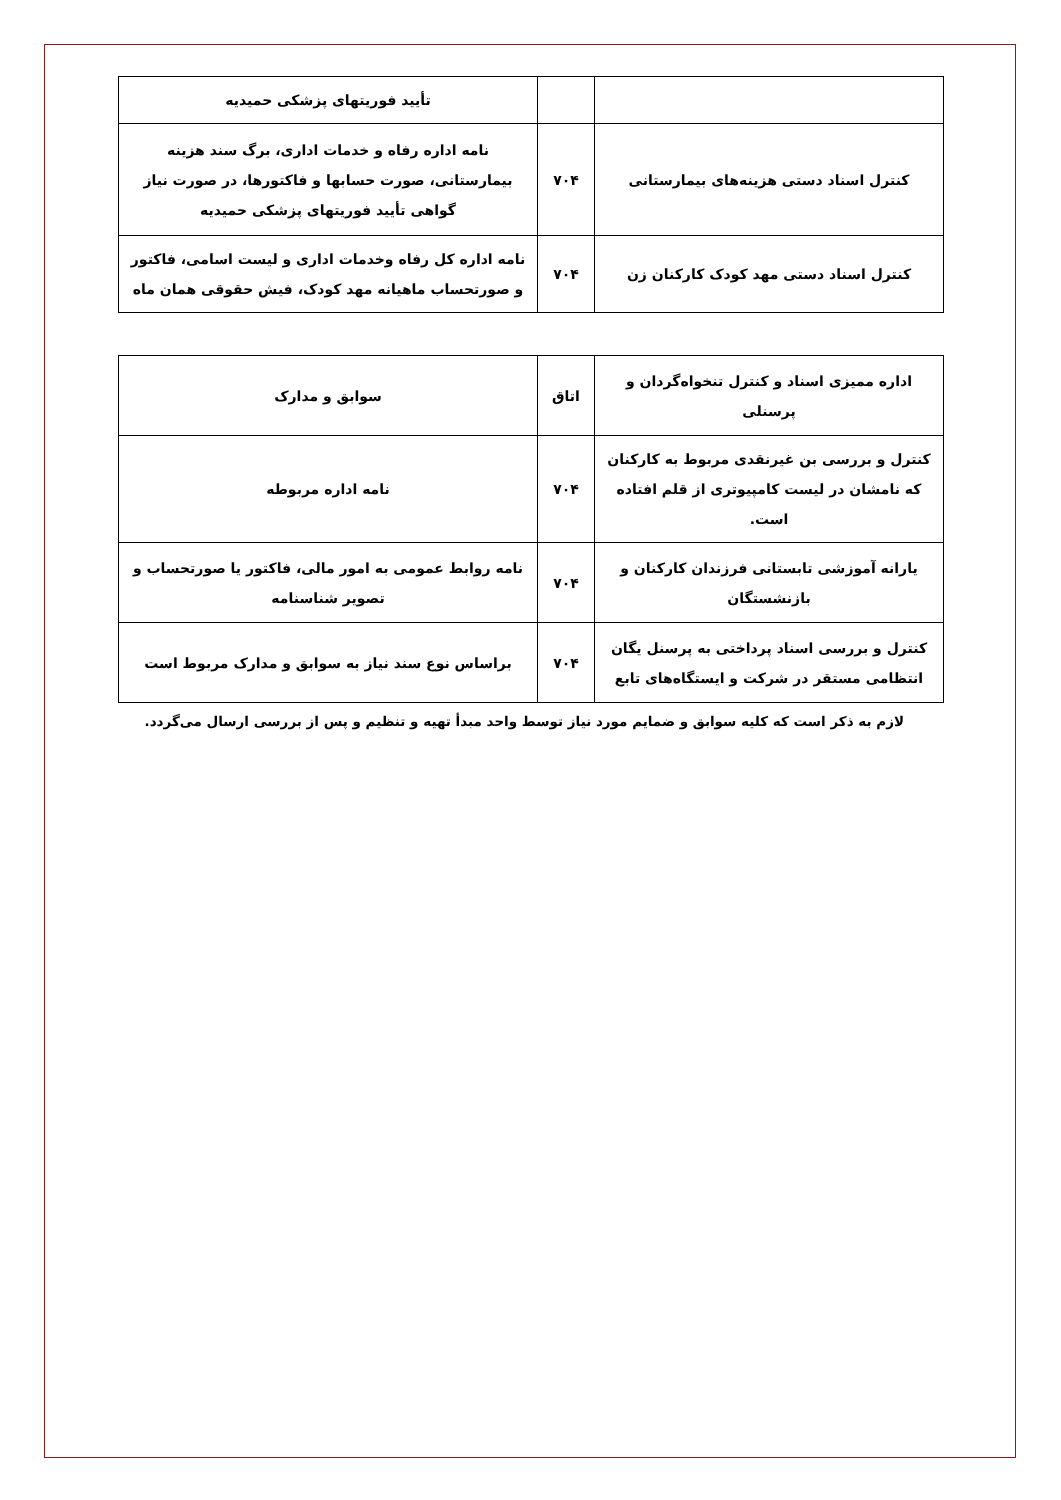| | | تأیید فوریتهای پزشکی حمیدیه |
| کنترل اسناد دستی هزینه‌های بیمارستانی | ۷۰۴ | نامه اداره رفاه و خدمات اداری، برگ سند هزینه بیمارستانی، صورت حسابها و فاکتورها، در صورت نیاز گواهی تأیید فوریتهای پزشکی حمیدیه |
| کنترل اسناد دستی مهد کودک کارکنان زن | ۷۰۴ | نامه اداره کل رفاه وخدمات اداری و لیست اسامی، فاکتور و صورتحساب ماهیانه مهد کودک، فیش حقوقی همان ماه |
| اداره ممیزی اسناد و کنترل تنخواه‌گردان و پرسنلی | اتاق | سوابق و مدارک |
| کنترل و بررسی بن غیرنقدی مربوط به کارکنان که نامشان در لیست کامپیوتری از قلم افتاده است. | ۷۰۴ | نامه اداره مربوطه |
| یارانه آموزشی تابستانی فرزندان کارکنان و بازنشستگان | ۷۰۴ | نامه روابط عمومی به امور مالی، فاکتور یا صورتحساب و تصویر شناسنامه |
| کنترل و بررسی اسناد پرداختی به پرسنل یگان انتظامی مستقر در شرکت و ایستگاه‌های تابع | ۷۰۴ | براساس نوع سند نیاز به سوابق و مدارک مربوط است |
لازم به ذکر است که کلیه سوابق و ضمایم مورد نیاز توسط واحد مبدأ تهیه و تنظیم و پس از بررسی ارسال می‌گردد.